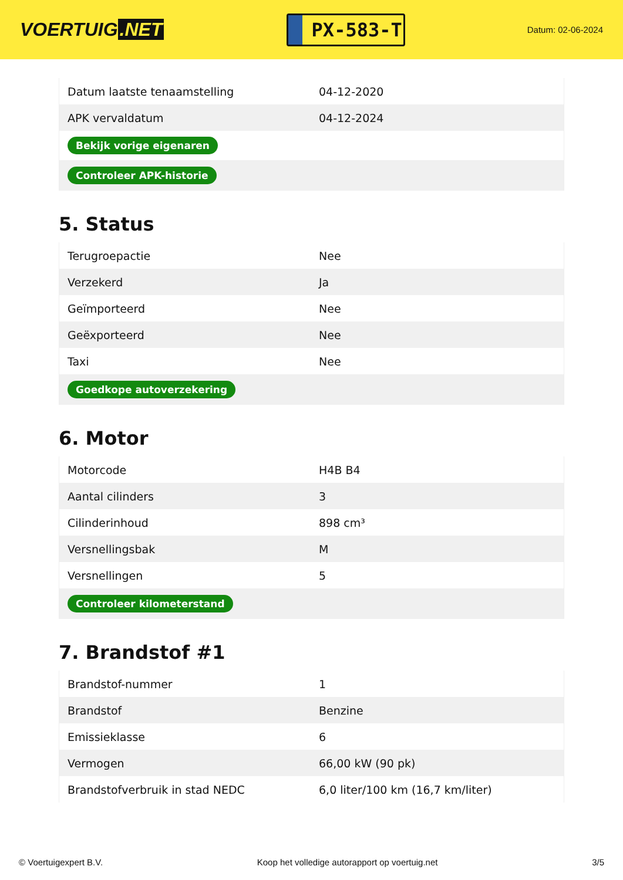VOERTUIG.NET
PX-583-T
Datum: 02-06-2024
| Datum laatste tenaamstelling | 04-12-2020 |
| APK vervaldatum | 04-12-2024 |
| Bekijk vorige eigenaren | |
| Controleer APK-historie | |
5. Status
| Terugroepactie | Nee |
| Verzekerd | Ja |
| Geïmporteerd | Nee |
| Geëxporteerd | Nee |
| Taxi | Nee |
| Goedkope autoverzekering | |
6. Motor
| Motorcode | H4B B4 |
| Aantal cilinders | 3 |
| Cilinderinhoud | 898 cm³ |
| Versnellingsbak | M |
| Versnellingen | 5 |
| Controleer kilometerstand | |
7. Brandstof #1
| Brandstof-nummer | 1 |
| Brandstof | Benzine |
| Emissieklasse | 6 |
| Vermogen | 66,00 kW (90 pk) |
| Brandstofverbruik in stad NEDC | 6,0 liter/100 km (16,7 km/liter) |
© Voertuigexpert B.V. Koop het volledige autorapport op voertuig.net 3/5